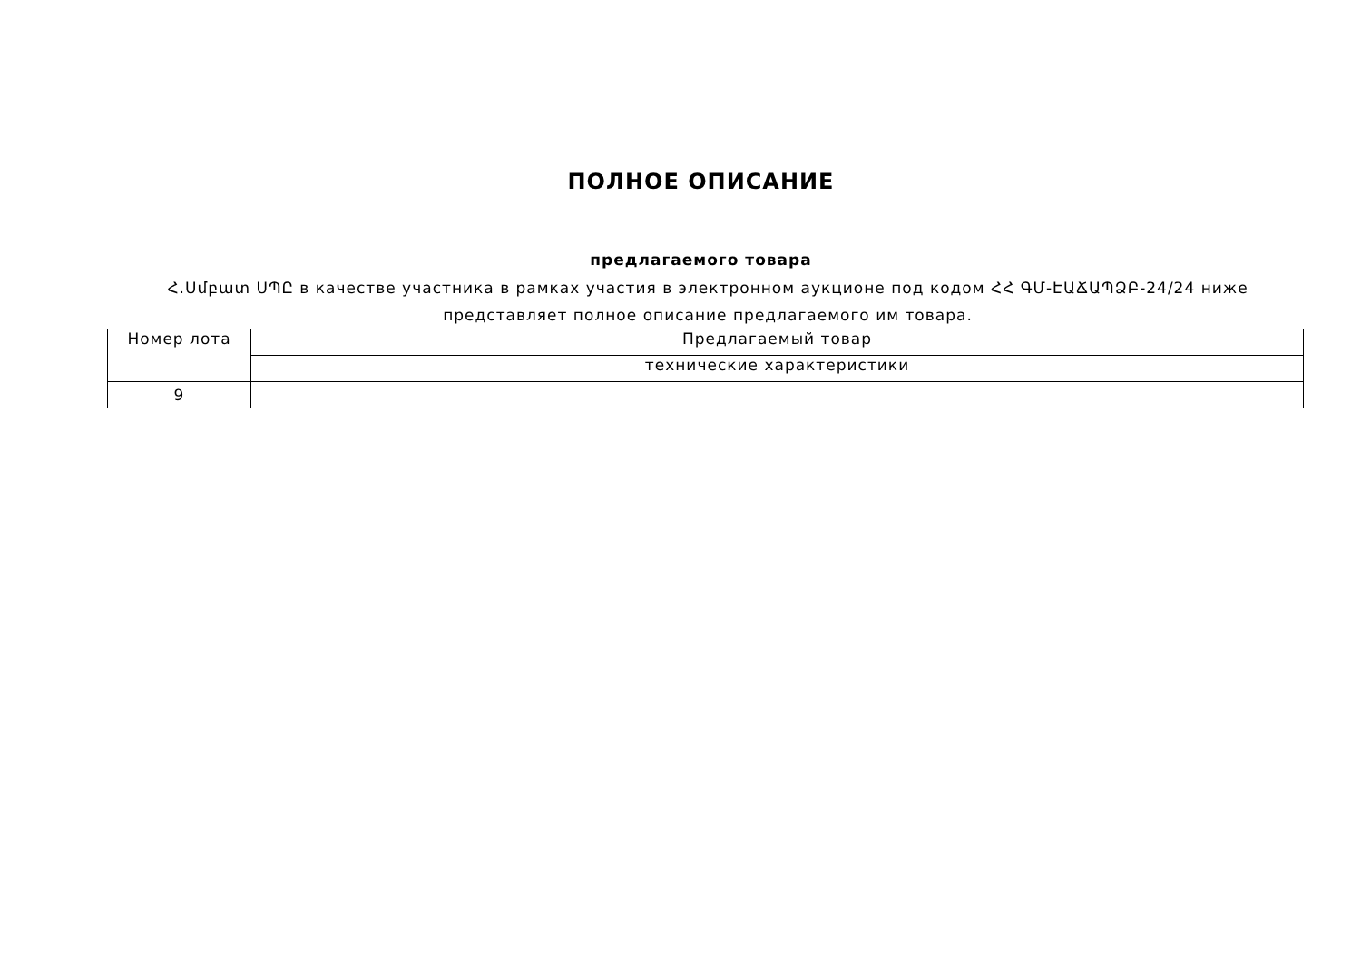ПОЛНОЕ ОПИСАНИЕ
предлагаемого товара
Հ.Սմբատ ՍՊԸ в качестве участника в рамках участия в электронном аукционе под кодом ՀՀ ԳՄ-ԷԱՃԱՊՁԲ-24/24 ниже представляет полное описание предлагаемого им товара.
| Номер лота | Предлагаемый товар |
| --- | --- |
| | технические характеристики |
| 9 | |